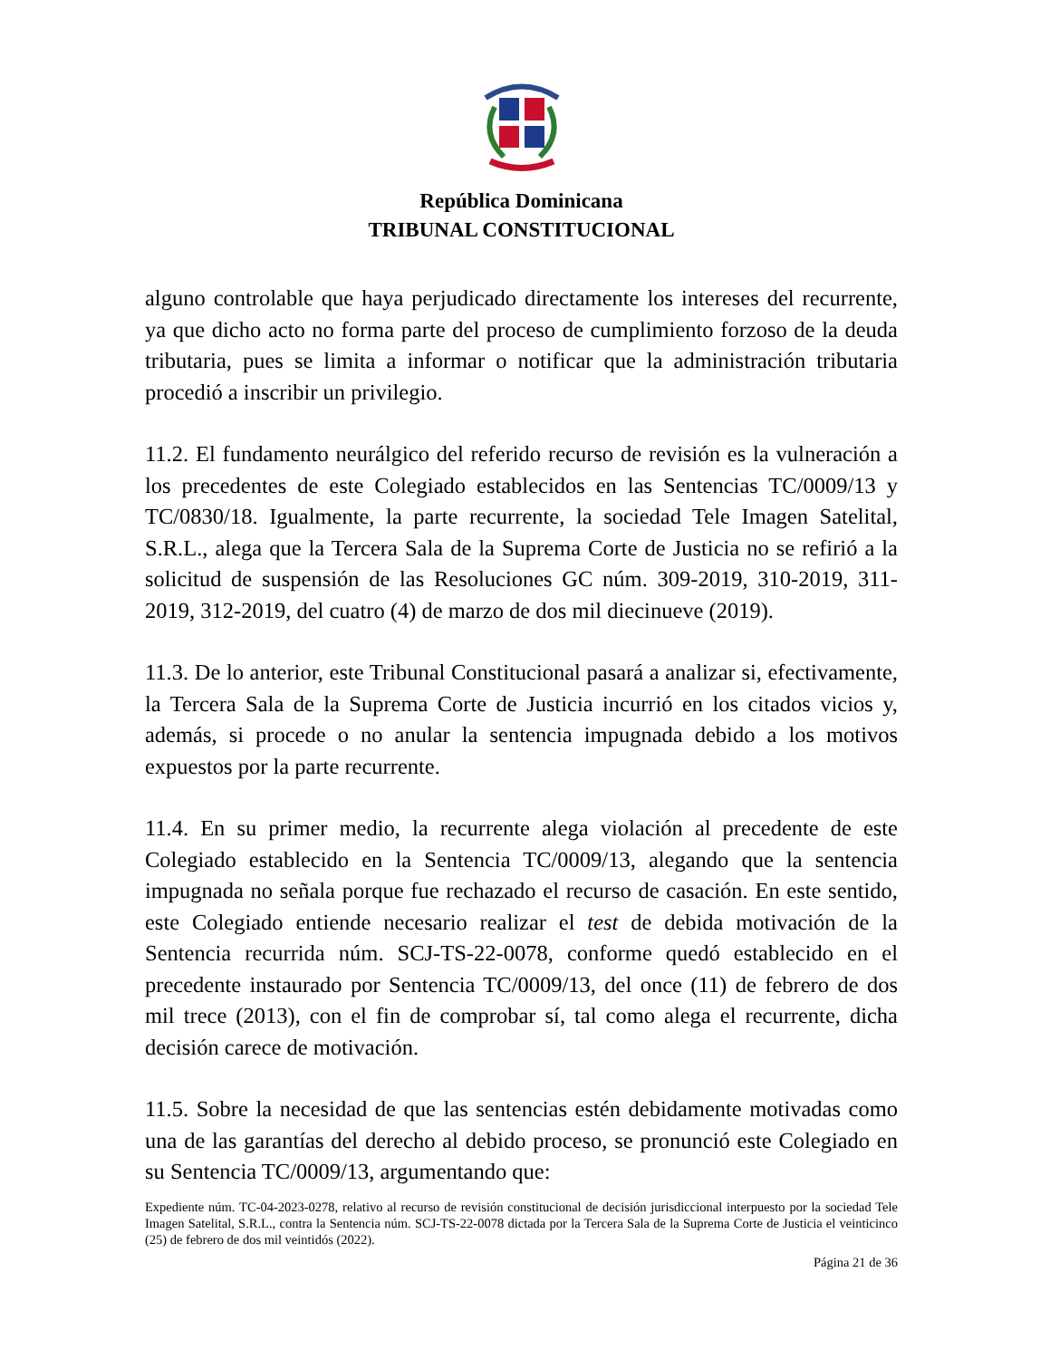República Dominicana
TRIBUNAL CONSTITUCIONAL
alguno controlable que haya perjudicado directamente los intereses del recurrente, ya que dicho acto no forma parte del proceso de cumplimiento forzoso de la deuda tributaria, pues se limita a informar o notificar que la administración tributaria procedió a inscribir un privilegio.
11.2. El fundamento neurálgico del referido recurso de revisión es la vulneración a los precedentes de este Colegiado establecidos en las Sentencias TC/0009/13 y TC/0830/18. Igualmente, la parte recurrente, la sociedad Tele Imagen Satelital, S.R.L., alega que la Tercera Sala de la Suprema Corte de Justicia no se refirió a la solicitud de suspensión de las Resoluciones GC núm. 309-2019, 310-2019, 311-2019, 312-2019, del cuatro (4) de marzo de dos mil diecinueve (2019).
11.3. De lo anterior, este Tribunal Constitucional pasará a analizar si, efectivamente, la Tercera Sala de la Suprema Corte de Justicia incurrió en los citados vicios y, además, si procede o no anular la sentencia impugnada debido a los motivos expuestos por la parte recurrente.
11.4. En su primer medio, la recurrente alega violación al precedente de este Colegiado establecido en la Sentencia TC/0009/13, alegando que la sentencia impugnada no señala porque fue rechazado el recurso de casación. En este sentido, este Colegiado entiende necesario realizar el test de debida motivación de la Sentencia recurrida núm. SCJ-TS-22-0078, conforme quedó establecido en el precedente instaurado por Sentencia TC/0009/13, del once (11) de febrero de dos mil trece (2013), con el fin de comprobar sí, tal como alega el recurrente, dicha decisión carece de motivación.
11.5. Sobre la necesidad de que las sentencias estén debidamente motivadas como una de las garantías del derecho al debido proceso, se pronunció este Colegiado en su Sentencia TC/0009/13, argumentando que:
Expediente núm. TC-04-2023-0278, relativo al recurso de revisión constitucional de decisión jurisdiccional interpuesto por la sociedad Tele Imagen Satelital, S.R.L., contra la Sentencia núm. SCJ-TS-22-0078 dictada por la Tercera Sala de la Suprema Corte de Justicia el veinticinco (25) de febrero de dos mil veintidós (2022).
Página 21 de 36